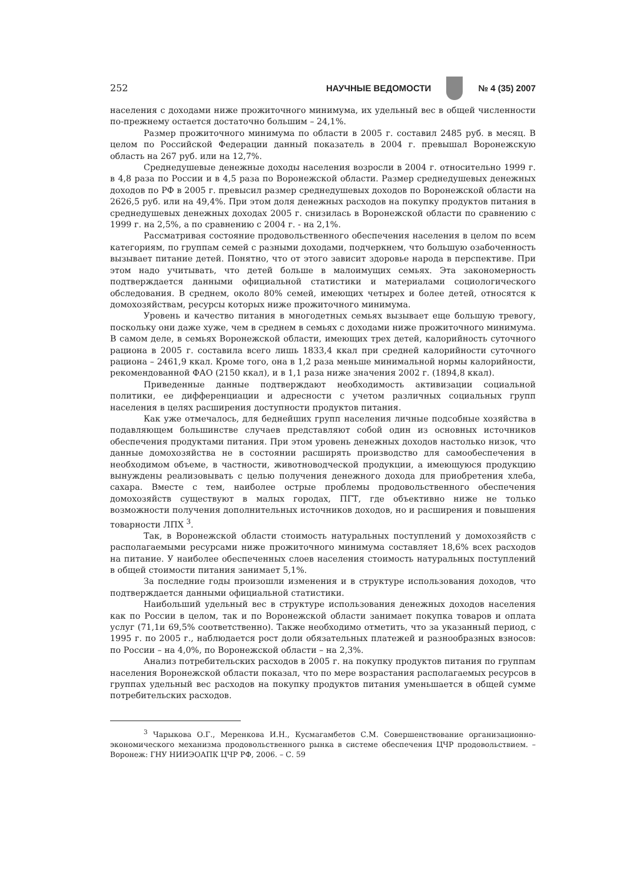252 НАУЧНЫЕ ВЕДОМОСТИ № 4 (35) 2007
населения с доходами ниже прожиточного минимума, их удельный вес в общей численности по-прежнему остается достаточно большим – 24,1%.
Размер прожиточного минимума по области в 2005 г. составил 2485 руб. в месяц. В целом по Российской Федерации данный показатель в 2004 г. превышал Воронежскую область на 267 руб. или на 12,7%.
Среднедушевые денежные доходы населения возросли в 2004 г. относительно 1999 г. в 4,8 раза по России и в 4,5 раза по Воронежской области. Размер среднедушевых денежных доходов по РФ в 2005 г. превысил размер среднедушевых доходов по Воронежской области на 2626,5 руб. или на 49,4%. При этом доля денежных расходов на покупку продуктов питания в среднедушевых денежных доходах 2005 г. снизилась в Воронежской области по сравнению с 1999 г. на 2,5%, а по сравнению с 2004 г. - на 2,1%.
Рассматривая состояние продовольственного обеспечения населения в целом по всем категориям, по группам семей с разными доходами, подчеркнем, что большую озабоченность вызывает питание детей. Понятно, что от этого зависит здоровье народа в перспективе. При этом надо учитывать, что детей больше в малоимущих семьях. Эта закономерность подтверждается данными официальной статистики и материалами социологического обследования. В среднем, около 80% семей, имеющих четырех и более детей, относятся к домохозяйствам, ресурсы которых ниже прожиточного минимума.
Уровень и качество питания в многодетных семьях вызывает еще большую тревогу, поскольку они даже хуже, чем в среднем в семьях с доходами ниже прожиточного минимума. В самом деле, в семьях Воронежской области, имеющих трех детей, калорийность суточного рациона в 2005 г. составила всего лишь 1833,4 ккал при средней калорийности суточного рациона – 2461,9 ккал. Кроме того, она в 1,2 раза меньше минимальной нормы калорийности, рекомендованной ФАО (2150 ккал), и в 1,1 раза ниже значения 2002 г. (1894,8 ккал).
Приведенные данные подтверждают необходимость активизации социальной политики, ее дифференциации и адресности с учетом различных социальных групп населения в целях расширения доступности продуктов питания.
Как уже отмечалось, для беднейших групп населения личные подсобные хозяйства в подавляющем большинстве случаев представляют собой один из основных источников обеспечения продуктами питания. При этом уровень денежных доходов настолько низок, что данные домохозяйства не в состоянии расширять производство для самообеспечения в необходимом объеме, в частности, животноводческой продукции, а имеющуюся продукцию вынуждены реализовывать с целью получения денежного дохода для приобретения хлеба, сахара. Вместе с тем, наиболее острые проблемы продовольственного обеспечения домохозяйств существуют в малых городах, ПГТ, где объективно ниже не только возможности получения дополнительных источников доходов, но и расширения и повышения товарности ЛПХ <sup>3</sup>.
Так, в Воронежской области стоимость натуральных поступлений у домохозяйств с располагаемыми ресурсами ниже прожиточного минимума составляет 18,6% всех расходов на питание. У наиболее обеспеченных слоев населения стоимость натуральных поступлений в общей стоимости питания занимает 5,1%.
За последние годы произошли изменения и в структуре использования доходов, что подтверждается данными официальной статистики.
Наибольший удельный вес в структуре использования денежных доходов населения как по России в целом, так и по Воронежской области занимает покупка товаров и оплата услуг (71,1и 69,5% соответственно). Также необходимо отметить, что за указанный период, с 1995 г. по 2005 г., наблюдается рост доли обязательных платежей и разнообразных взносов: по России – на 4,0%, по Воронежской области – на 2,3%.
Анализ потребительских расходов в 2005 г. на покупку продуктов питания по группам населения Воронежской области показал, что по мере возрастания располагаемых ресурсов в группах удельный вес расходов на покупку продуктов питания уменьшается в общей сумме потребительских расходов.
<sup>3</sup> Чарыкова О.Г., Меренкова И.Н., Кусмагамбетов С.М. Совершенствование организационно-экономического механизма продовольственного рынка в системе обеспечения ЦЧР продовольствием. – Воронеж: ГНУ НИИЭОАПК ЦЧР РФ, 2006. – С. 59